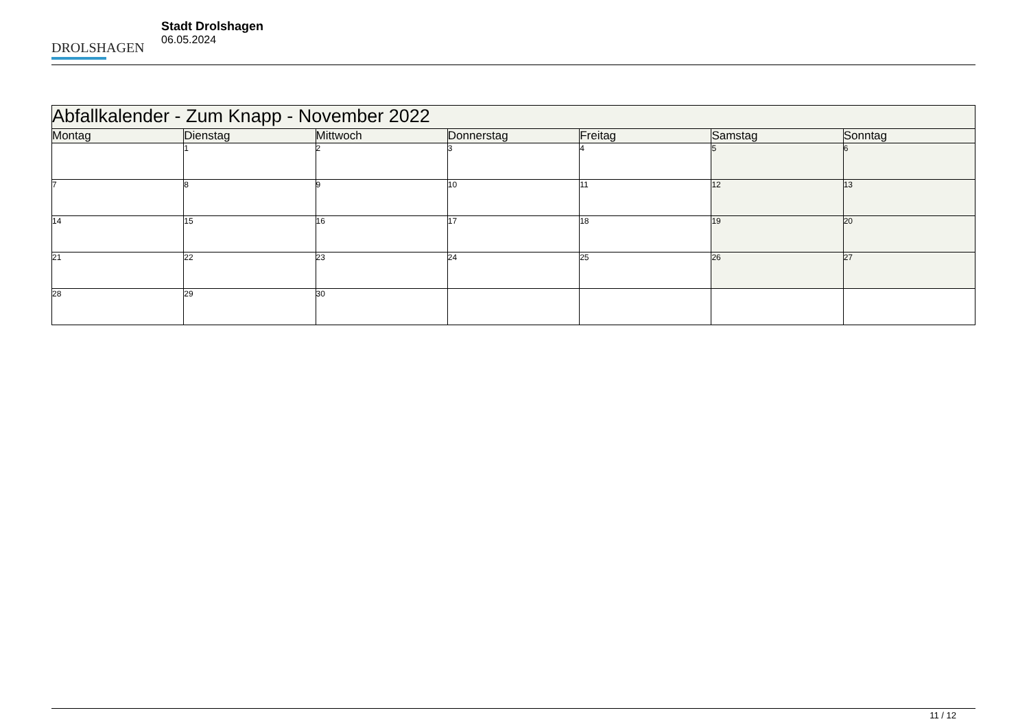DROLSHAGEN
Stadt Drolshagen
06.05.2024
| Abfallkalender - Zum Knapp - November 2022 | | | | | | |
| --- | --- | --- | --- | --- | --- | --- |
| Montag | Dienstag | Mittwoch | Donnerstag | Freitag | Samstag | Sonntag |
| | 1 | 2 | 3 | 4 | 5 | 6 |
| 7 | 8 | 9 | 10 | 11 | 12 | 13 |
| 14 | 15 | 16 | 17 | 18 | 19 | 20 |
| 21 | 22 | 23 | 24 | 25 | 26 | 27 |
| 28 | 29 | 30 | | | | |
11 / 12